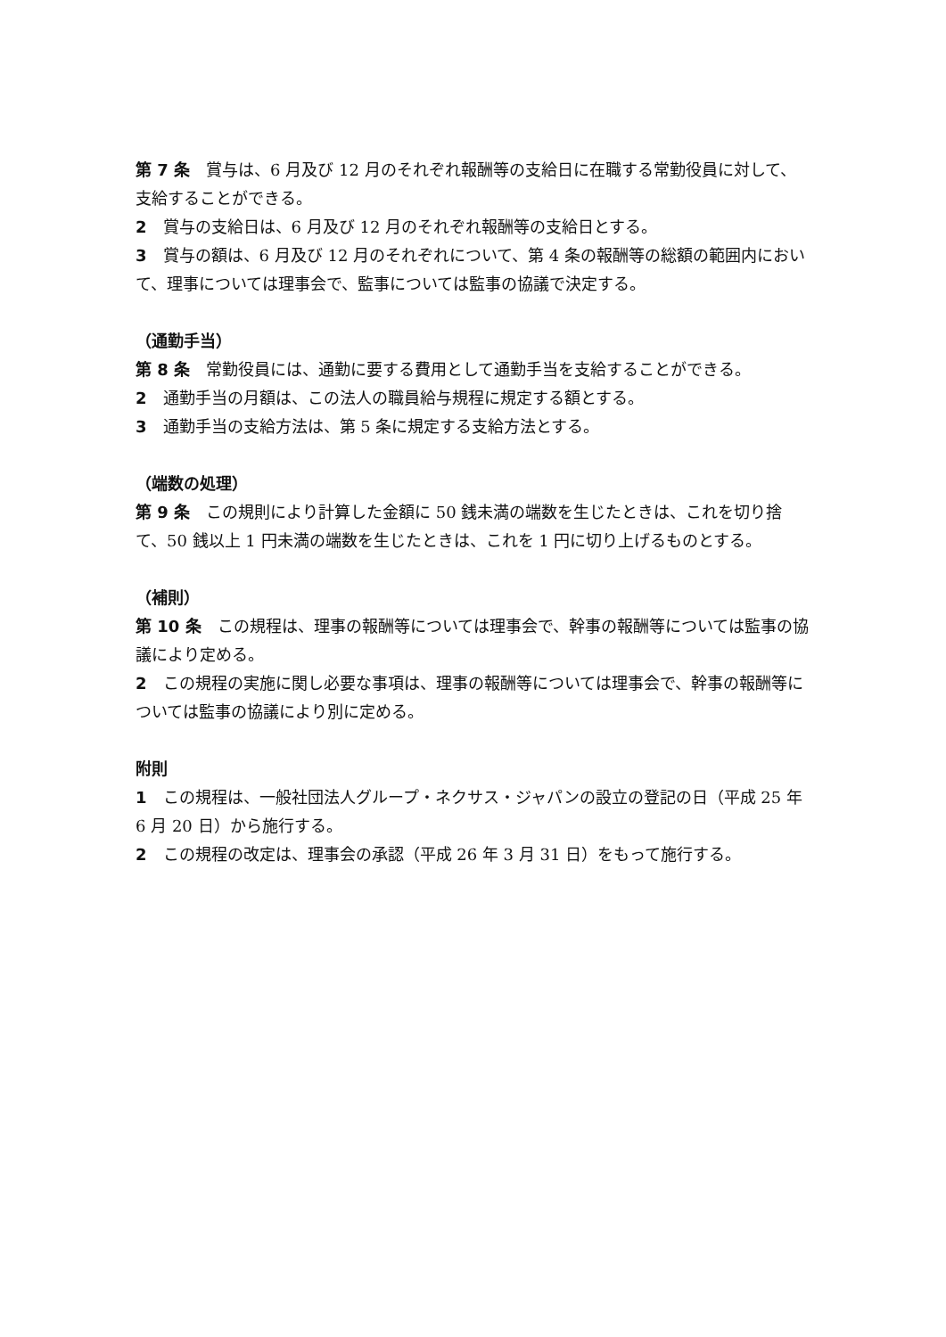第 7 条　賞与は、6 月及び 12 月のそれぞれ報酬等の支給日に在職する常勤役員に対して、支給することができる。
2　賞与の支給日は、6 月及び 12 月のそれぞれ報酬等の支給日とする。
3　賞与の額は、6 月及び 12 月のそれぞれについて、第 4 条の報酬等の総額の範囲内において、理事については理事会で、監事については監事の協議で決定する。
（通勤手当）
第 8 条　常勤役員には、通勤に要する費用として通勤手当を支給することができる。
2　通勤手当の月額は、この法人の職員給与規程に規定する額とする。
3　通勤手当の支給方法は、第 5 条に規定する支給方法とする。
（端数の処理）
第 9 条　この規則により計算した金額に 50 銭未満の端数を生じたときは、これを切り捨て、50 銭以上 1 円未満の端数を生じたときは、これを 1 円に切り上げるものとする。
（補則）
第 10 条　この規程は、理事の報酬等については理事会で、幹事の報酬等については監事の協議により定める。
2　この規程の実施に関し必要な事項は、理事の報酬等については理事会で、幹事の報酬等については監事の協議により別に定める。
附則
1　この規程は、一般社団法人グループ・ネクサス・ジャパンの設立の登記の日（平成 25 年 6 月 20 日）から施行する。
2　この規程の改定は、理事会の承認（平成 26 年 3 月 31 日）をもって施行する。